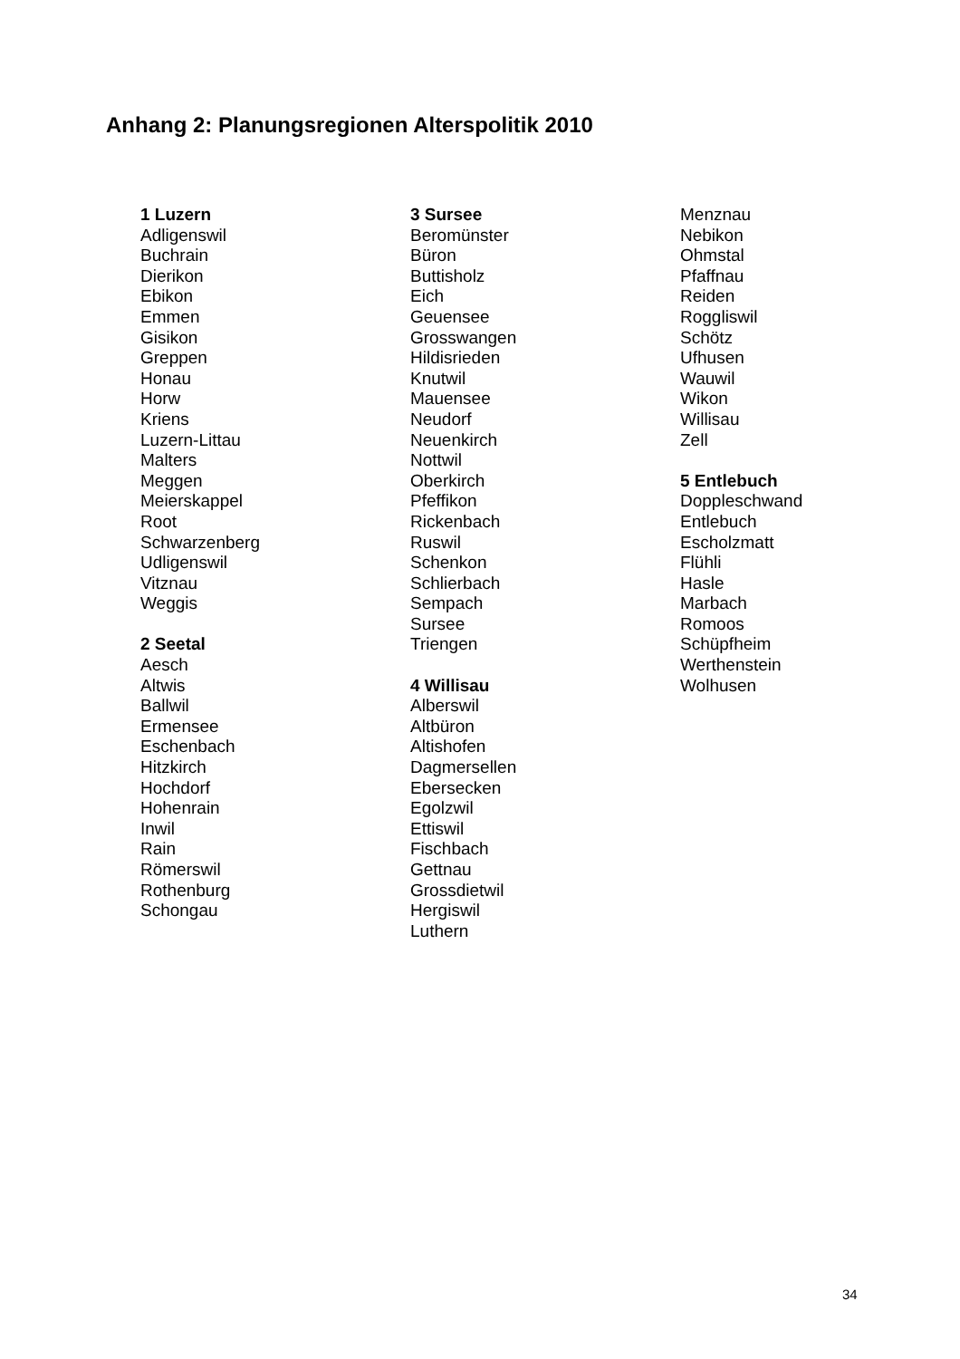Anhang 2: Planungsregionen Alterspolitik 2010
1 Luzern
Adligenswil
Buchrain
Dierikon
Ebikon
Emmen
Gisikon
Greppen
Honau
Horw
Kriens
Luzern-Littau
Malters
Meggen
Meierskappel
Root
Schwarzenberg
Udligenswil
Vitznau
Weggis
2 Seetal
Aesch
Altwis
Ballwil
Ermensee
Eschenbach
Hitzkirch
Hochdorf
Hohenrain
Inwil
Rain
Römerswil
Rothenburg
Schongau
3 Sursee
Beromünster
Büron
Buttisholz
Eich
Geuensee
Grosswangen
Hildisrieden
Knutwil
Mauensee
Neudorf
Neuenkirch
Nottwil
Oberkirch
Pfeffikon
Rickenbach
Ruswil
Schenkon
Schlierbach
Sempach
Sursee
Triengen
4 Willisau
Alberswil
Altbüron
Altishofen
Dagmersellen
Ebersecken
Egolzwil
Ettiswil
Fischbach
Gettnau
Grossdietwil
Hergiswil
Luthern
Menznau
Nebikon
Ohmstal
Pfaffnau
Reiden
Roggliswil
Schötz
Ufhusen
Wauwil
Wikon
Willisau
Zell
5 Entlebuch
Doppleschwand
Entlebuch
Escholzmatt
Flühli
Hasle
Marbach
Romoos
Schüpfheim
Werthenstein
Wolhusen
34